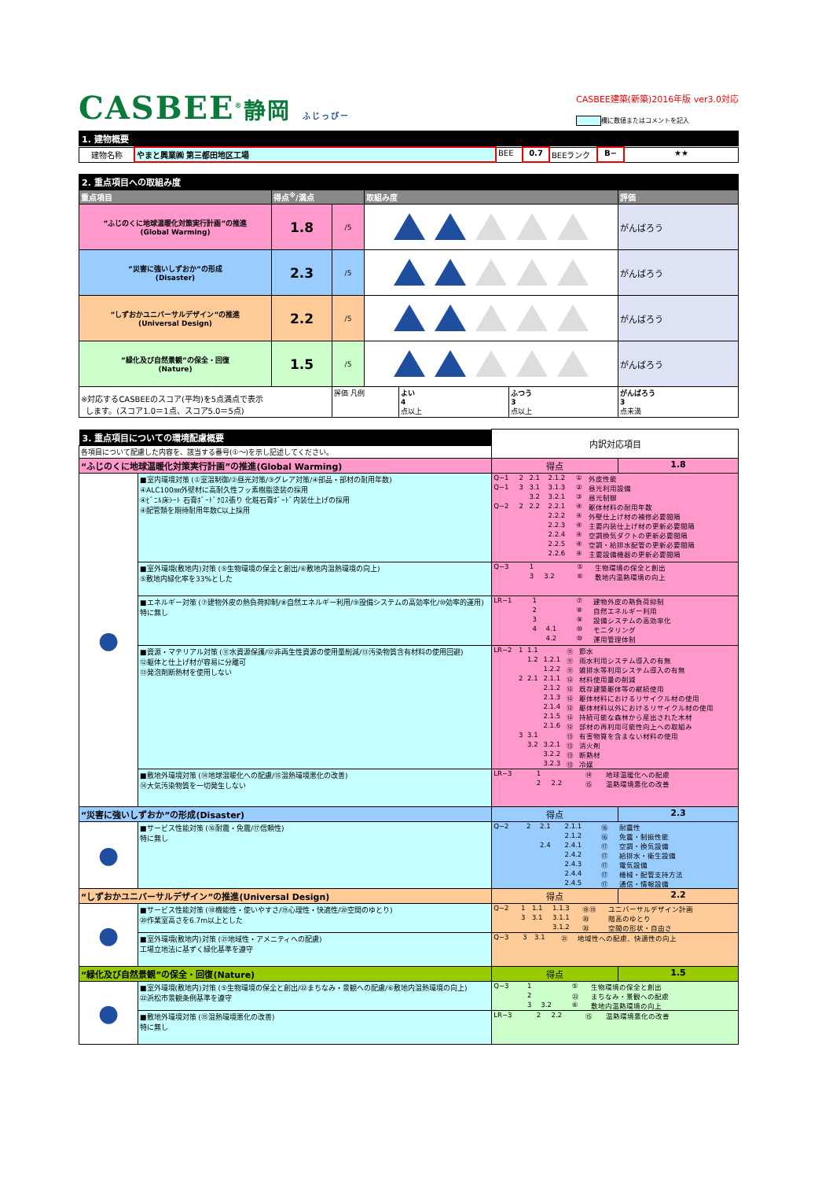CASBEE<sup>®</sup>静岡 ふじっぴー
CASBEE建築(新築)2016年版 ver3.0対応
欄に数値またはコメントを記入
1. 建物概要
| 建物名称 | やまと興業㈱ 第三都田地区工場 | BEE | 0.7 | BEEランク | B− | ★★ |
2. 重点項目への取組み度
| 重点項目 | 得点<sup>※</sup>/満点 | | 取組み度 | 評価 |
| --- | --- | --- | --- | --- |
| ”ふじのくに地球温暖化対策実行計画”の推進 (Global Warming) | 1.8 | /5 | | がんばろう |
| ”災害に強いしずおか”の形成 (Disaster) | 2.3 | /5 | | がんばろう |
| ”しずおかユニバーサルデザイン”の推進 (Universal Design) | 2.2 | /5 | | がんばろう |
| ”緑化及び自然景観”の保全・回復 (Nature) | 1.5 | /5 | | がんばろう |
| ※対応するCASBEEのスコア(平均)を5点満点で表示 します。(スコア1.0＝1点、スコア5.0＝5点) | | / 評価 凡例 / よい 4 点以上 / ふつう 3 点以上 / | | がんばろう 3 点未満 |
| 3. 重点項目についての環境配慮概要 | | 内訳対応項目 | |
| 各項目について配慮した内容を、該当する番号(①〜)を示し記述してください。 | | | |
| “ふじのくに地球温暖化対策実行計画”の推進(Global Warming) | | 得点 | 1.8 |
| ● | ■室内環境対策 (①室温制御/②昼光対策/③グレア対策/④部品・部材の耐用年数) ④ALC100㎜外壁材に高耐久性フッ素樹脂塗装の採用 ④ﾋﾞﾆﾙ床ｼｰﾄ 石膏ﾎﾞｰﾄﾞｸﾛｽ張り 化粧石膏ﾎﾞｰﾄﾞ内装仕上げの採用 ④配管類を期待耐用年数C以上採用 | / Q−1 / 2 / 2.1 / 2.1.2 / ① / 外皮性能 / / Q−1 / 3 / 3.1 / 3.1.3 / ② / 昼光利用設備 / / / / 3.2 / 3.2.1 / ③ / 昼光制御 / / Q−2 / 2 / 2.2 / 2.2.1 / ④ / 躯体材料の耐用年数 / / / / / 2.2.2 / ④ / 外壁仕上げ材の補修必要間隔 / / / / / 2.2.3 / ④ / 主要内装仕上げ材の更新必要間隔 / / / / / 2.2.4 / ④ / 空調換気ダクトの更新必要間隔 / / / / / 2.2.5 / ④ / 空調・給排水配管の更新必要間隔 / / / / / 2.2.6 / ④ / 主要設備機器の更新必要間隔 / | |
| | ■室外環境(敷地内)対策 (⑤生物環境の保全と創出/⑥敷地内温熱環境の向上) ⑤敷地内緑化率を33%とした | / Q−3 / 1 / / / ⑤ / 生物環境の保全と創出 / / / 3 / 3.2 / / ⑥ / 敷地内温熱環境の向上 / | |
| | ■エネルギー対策 (⑦建物外皮の熱負荷抑制/⑧自然エネルギー利用/⑨設備システムの高効率化/⑩効率的運用) 特に無し | / LR−1 / 1 / / / ⑦ / 建物外皮の熱負荷抑制 / / / 2 / / / ⑧ / 自然エネルギー利用 / / / 3 / / / ⑨ / 設備システムの高効率化 / / / 4 / 4.1 / / ⑩ / モニタリング / / / / 4.2 / / ⑩ / 運用管理体制 / | |
| | ■資源・マテリアル対策 (⑪水資源保護/⑫非再生性資源の使用量削減/⑬汚染物質含有材料の使用回避) ⑫躯体と仕上げ材が容易に分離可 ⑬発泡剤断熱材を使用しない | / LR−2 / 1 / 1.1 / / ⑪ / 節水 / / / / 1.2 / 1.2.1 / ⑪ / 雨水利用システム導入の有無 / / / / / 1.2.2 / ⑪ / 雑排水等利用システム導入の有無 / / / 2 / 2.1 / 2.1.1 / ⑫ / 材料使用量の削減 / / / / / 2.1.2 / ⑫ / 既存建築躯体等の継続使用 / / / / / 2.1.3 / ⑫ / 躯体材料におけるリサイクル材の使用 / / / / / 2.1.4 / ⑫ / 躯体材料以外におけるリサイクル材の使用 / / / / / 2.1.5 / ⑫ / 持続可能な森林から産出された木材 / / / / / 2.1.6 / ⑫ / 部材の再利用可能性向上への取組み / / / 3 / 3.1 / / ⑬ / 有害物質を含まない材料の使用 / / / / 3.2 / 3.2.1 / ⑬ / 消火剤 / / / / / 3.2.2 / ⑬ / 断熱材 / / / / / 3.2.3 / ⑬ / 冷媒 / | |
| | ■敷地外環境対策 (⑭地球温暖化への配慮/⑮温熱環境悪化の改善) ⑭大気汚染物質を一切発生しない | / LR−3 / 1 / / / ⑭ / 地球温暖化への配慮 / / / 2 / 2.2 / / ⑮ / 温熱環境悪化の改善 / | |
| “災害に強いしずおか”の形成(Disaster) | | 得点 | 2.3 |
| ● | ■サービス性能対策 (⑯耐震・免震/⑰信頼性) 特に無し | / Q−2 / 2 / 2.1 / 2.1.1 / ⑯ / 耐震性 / / / / / 2.1.2 / ⑯ / 免震・制振性能 / / / / 2.4 / 2.4.1 / ⑰ / 空調・換気設備 / / / / / 2.4.2 / ⑰ / 給排水・衛生設備 / / / / / 2.4.3 / ⑰ / 電気設備 / / / / / 2.4.4 / ⑰ / 機械・配管支持方法 / / / / / 2.4.5 / ⑰ / 通信・情報設備 / | |
| “しずおかユニバーサルデザイン”の推進(Universal Design) | | 得点 | 2.2 |
| ● | ■サービス性能対策 (⑱機能性・使いやすさ/⑲心理性・快適性/⑳空間のゆとり) ⑳作業室高さを6.7m以上とした | / Q−2 / 1 / 1.1 / 1.1.3 / ⑱⑲ / ユニバーサルデザイン計画 / / / 3 / 3.1 / 3.1.1 / ⑳ / 階高のゆとり / / / / / 3.1.2 / ⑳ / 空間の形状・自由さ / | |
| | ■室外環境(敷地内)対策 (㉑地域性・アメニティへの配慮) 工場立地法に基ずく緑化基準を遵守 | / Q−3 / 3 / 3.1 / / ㉑ / 地域性への配慮、快適性の向上 / | |
| “緑化及び自然景観”の保全・回復(Nature) | | 得点 | 1.5 |
| ● | ■室外環境(敷地内)対策 (⑤生物環境の保全と創出/㉒まちなみ・景観への配慮/⑥敷地内温熱環境の向上) ㉒浜松市景観条例基準を遵守 | / Q−3 / 1 / / / ⑤ / 生物環境の保全と創出 / / / 2 / / / ㉒ / まちなみ・景観への配慮 / / / 3 / 3.2 / / ⑥ / 敷地内温熱環境の向上 / | |
| | ■敷地外環境対策 (⑮温熱環境悪化の改善) 特に無し | / LR−3 / 2 / 2.2 / / ⑮ / 温熱環境悪化の改善 / | |